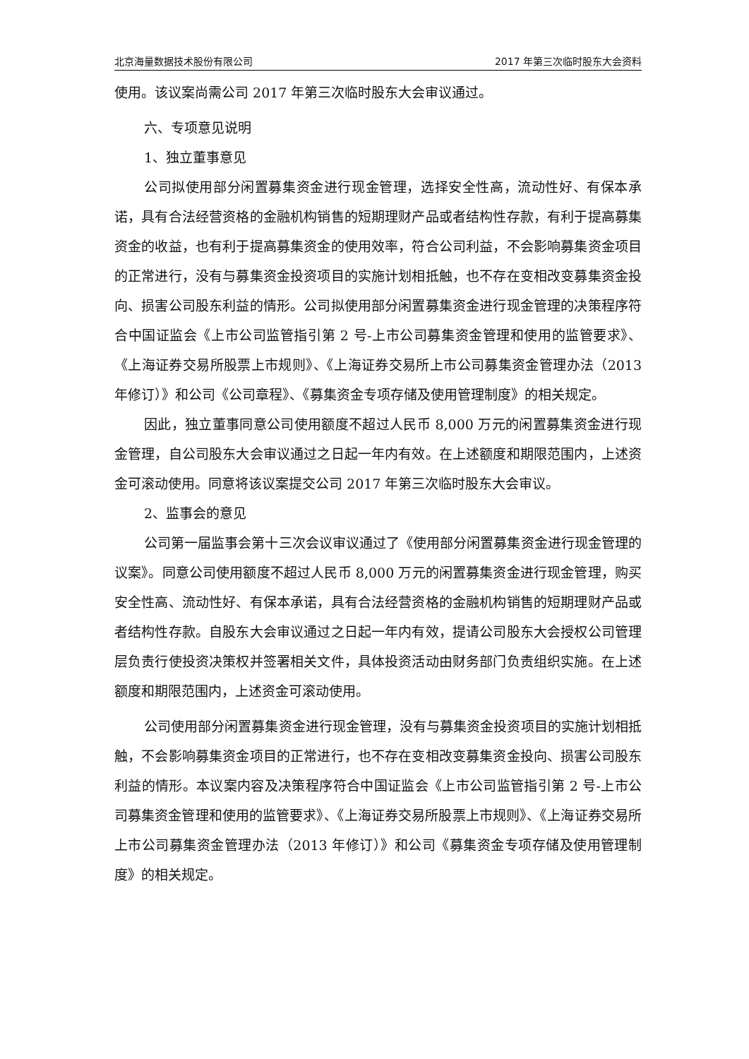北京海量数据技术股份有限公司 2017 年第三次临时股东大会资料
使用。该议案尚需公司 2017 年第三次临时股东大会审议通过。
六、专项意见说明
1、独立董事意见
公司拟使用部分闲置募集资金进行现金管理，选择安全性高，流动性好、有保本承诺，具有合法经营资格的金融机构销售的短期理财产品或者结构性存款，有利于提高募集资金的收益，也有利于提高募集资金的使用效率，符合公司利益，不会影响募集资金项目的正常进行，没有与募集资金投资项目的实施计划相抵触，也不存在变相改变募集资金投向、损害公司股东利益的情形。公司拟使用部分闲置募集资金进行现金管理的决策程序符合中国证监会《上市公司监管指引第 2 号-上市公司募集资金管理和使用的监管要求》、《上海证券交易所股票上市规则》、《上海证券交易所上市公司募集资金管理办法（2013 年修订）》和公司《公司章程》、《募集资金专项存储及使用管理制度》的相关规定。
因此，独立董事同意公司使用额度不超过人民币 8,000 万元的闲置募集资金进行现金管理，自公司股东大会审议通过之日起一年内有效。在上述额度和期限范围内，上述资金可滚动使用。同意将该议案提交公司 2017 年第三次临时股东大会审议。
2、监事会的意见
公司第一届监事会第十三次会议审议通过了《使用部分闲置募集资金进行现金管理的议案》。同意公司使用额度不超过人民币 8,000 万元的闲置募集资金进行现金管理，购买安全性高、流动性好、有保本承诺，具有合法经营资格的金融机构销售的短期理财产品或者结构性存款。自股东大会审议通过之日起一年内有效，提请公司股东大会授权公司管理层负责行使投资决策权并签署相关文件，具体投资活动由财务部门负责组织实施。在上述额度和期限范围内，上述资金可滚动使用。
公司使用部分闲置募集资金进行现金管理，没有与募集资金投资项目的实施计划相抵触，不会影响募集资金项目的正常进行，也不存在变相改变募集资金投向、损害公司股东利益的情形。本议案内容及决策程序符合中国证监会《上市公司监管指引第 2 号-上市公司募集资金管理和使用的监管要求》、《上海证券交易所股票上市规则》、《上海证券交易所上市公司募集资金管理办法（2013 年修订）》和公司《募集资金专项存储及使用管理制度》的相关规定。